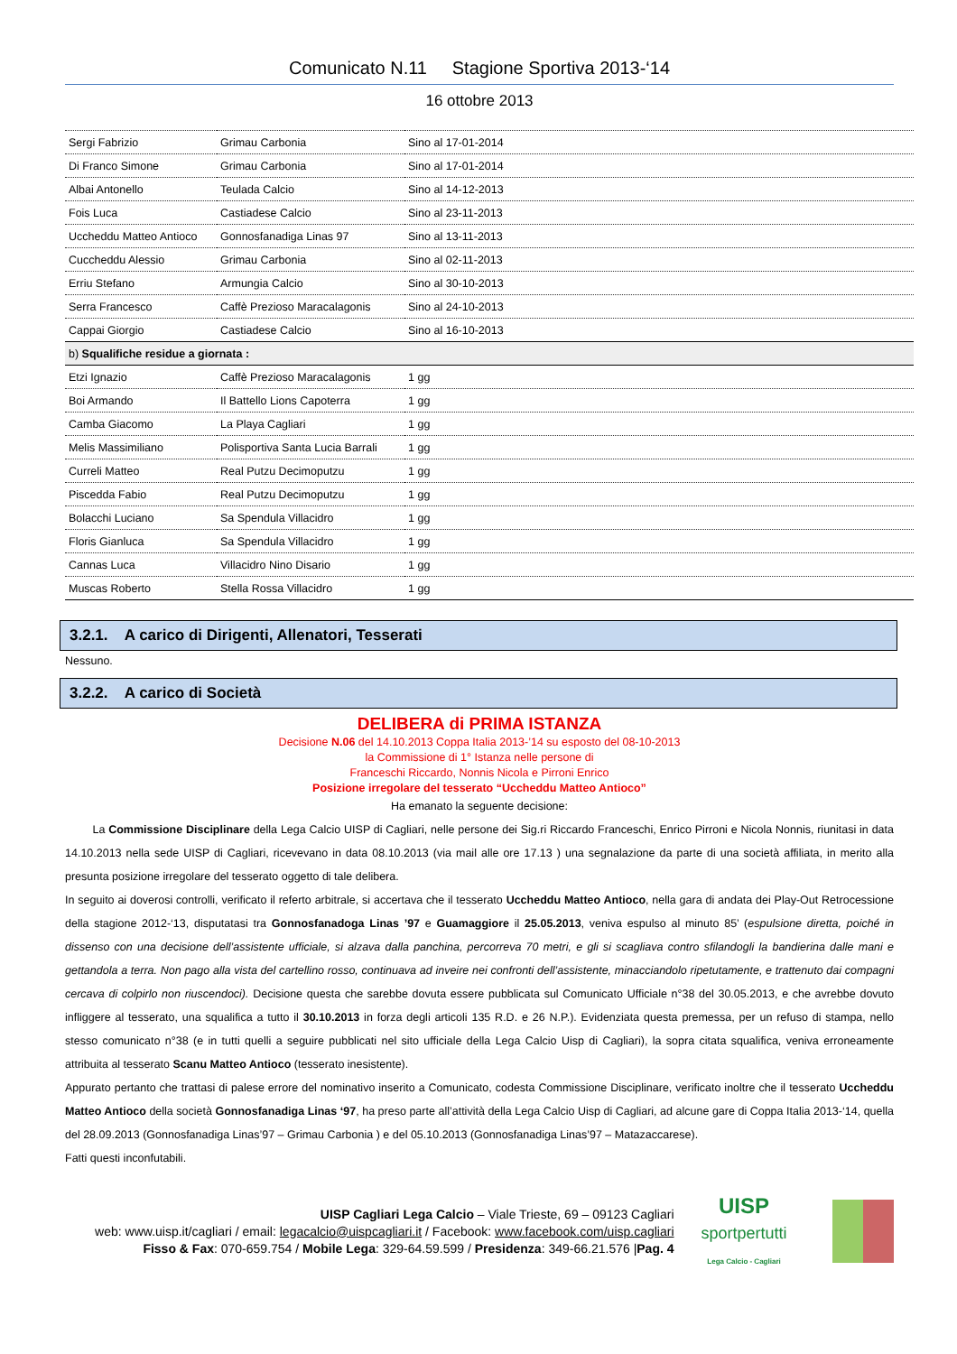Comunicato N.11 Stagione Sportiva 2013-‘14
16 ottobre 2013
| Sergi Fabrizio | Grimau Carbonia | Sino al 17-01-2014 |
| Di Franco Simone | Grimau Carbonia | Sino al 17-01-2014 |
| Albai Antonello | Teulada Calcio | Sino al 14-12-2013 |
| Fois Luca | Castiadese Calcio | Sino al 23-11-2013 |
| Uccheddu Matteo Antioco | Gonnosfanadiga Linas 97 | Sino al 13-11-2013 |
| Cuccheddu Alessio | Grimau Carbonia | Sino al 02-11-2013 |
| Erriu Stefano | Armungia Calcio | Sino al 30-10-2013 |
| Serra Francesco | Caffè Prezioso Maracalagonis | Sino al 24-10-2013 |
| Cappai Giorgio | Castiadese Calcio | Sino al 16-10-2013 |
| b) Squalifiche residue a giornata : | | |
| Etzi Ignazio | Caffè Prezioso Maracalagonis | 1 gg |
| Boi Armando | Il Battello Lions Capoterra | 1 gg |
| Camba Giacomo | La Playa Cagliari | 1 gg |
| Melis Massimiliano | Polisportiva Santa Lucia Barrali | 1 gg |
| Curreli Matteo | Real Putzu Decimoputzu | 1 gg |
| Piscedda Fabio | Real Putzu Decimoputzu | 1 gg |
| Bolacchi Luciano | Sa Spendula Villacidro | 1 gg |
| Floris Gianluca | Sa Spendula Villacidro | 1 gg |
| Cannas Luca | Villacidro Nino Disario | 1 gg |
| Muscas Roberto | Stella Rossa Villacidro | 1 gg |
3.2.1. A carico di Dirigenti, Allenatori, Tesserati
Nessuno.
3.2.2. A carico di Società
DELIBERA di PRIMA ISTANZA
Decisione N.06 del 14.10.2013 Coppa Italia 2013-’14 su esposto del 08-10-2013
la Commissione di 1° Istanza nelle persone di
Franceschi Riccardo, Nonnis Nicola e Pirroni Enrico
Posizione irregolare del tesserato “Uccheddu Matteo Antioco”
Ha emanato la seguente decisione:
La Commissione Disciplinare della Lega Calcio UISP di Cagliari, nelle persone dei Sig.ri Riccardo Franceschi, Enrico Pirroni e Nicola Nonnis, riunitasi in data 14.10.2013 nella sede UISP di Cagliari, ricevevano in data 08.10.2013 (via mail alle ore 17.13 ) una segnalazione da parte di una società affiliata, in merito alla presunta posizione irregolare del tesserato oggetto di tale delibera.
In seguito ai doverosi controlli, verificato il referto arbitrale, si accertava che il tesserato Uccheddu Matteo Antioco, nella gara di andata dei Play-Out Retrocessione della stagione 2012-‘13, disputatasi tra Gonnosfanadoga Linas ’97 e Guamaggiore il 25.05.2013, veniva espulso al minuto 85’ (espulsione diretta, poiché in dissenso con una decisione dell’assistente ufficiale, si alzava dalla panchina, percorreva 70 metri, e gli si scagliava contro sfilandogli la bandierina dalle mani e gettandola a terra. Non pago alla vista del cartellino rosso, continuava ad inveire nei confronti dell’assistente, minacciandolo ripetutamente, e trattenuto dai compagni cercava di colpirlo non riuscendoci). Decisione questa che sarebbe dovuta essere pubblicata sul Comunicato Ufficiale n°38 del 30.05.2013, e che avrebbe dovuto infliggere al tesserato, una squalifica a tutto il 30.10.2013 in forza degli articoli 135 R.D. e 26 N.P.). Evidenziata questa premessa, per un refuso di stampa, nello stesso comunicato n°38 (e in tutti quelli a seguire pubblicati nel sito ufficiale della Lega Calcio Uisp di Cagliari), la sopra citata squalifica, veniva erroneamente attribuita al tesserato Scanu Matteo Antioco (tesserato inesistente).
Appurato pertanto che trattasi di palese errore del nominativo inserito a Comunicato, codesta Commissione Disciplinare, verificato inoltre che il tesserato Uccheddu Matteo Antioco della società Gonnosfanadiga Linas ‘97, ha preso parte all’attività della Lega Calcio Uisp di Cagliari, ad alcune gare di Coppa Italia 2013-‘14, quella del 28.09.2013 (Gonnosfanadiga Linas’97 – Grimau Carbonia ) e del 05.10.2013 (Gonnosfanadiga Linas’97 – Matazaccarese).
Fatti questi inconfutabili.
UISP Cagliari Lega Calcio – Viale Trieste, 69 – 09123 Cagliari
web: www.uisp.it/cagliari / email: legacalcio@uispcagliari.it / Facebook: www.facebook.com/uisp.cagliari
Fisso & Fax: 070-659.754 / Mobile Lega: 329-64.59.599 / Presidenza: 349-66.21.576 |Pag. 4
UISP
sportpertutti
Lega Calcio - Cagliari